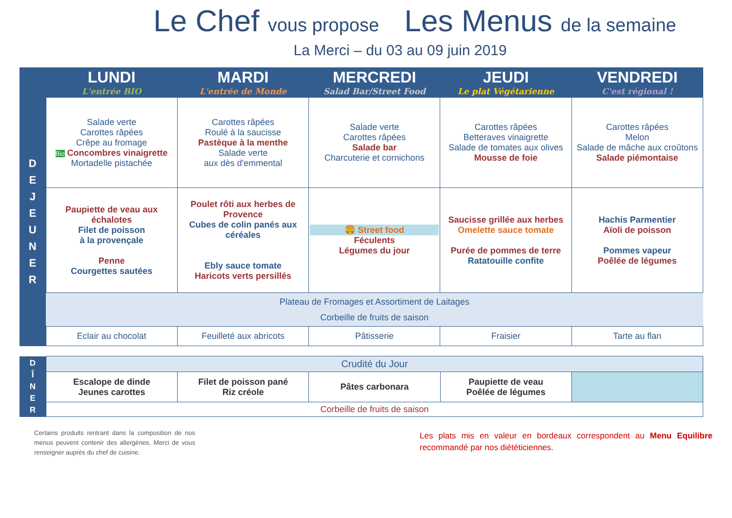Le Chef vous propose Les Menus de la semaine
La Merci – du 03 au 09 juin 2019
| | LUNDI L'entrée BIO | MARDI L'entrée de Monde | MERCREDI Salad Bar/Street Food | JEUDI Le plat Végétarienne | VENDREDI C'est régional ! |
| --- | --- | --- | --- | --- | --- |
| D E J E U N E R | Salade verte Carottes râpées Crêpe au fromage Bio Concombres vinaigrette Mortadelle pistachée | Carottes râpées Roulé à la saucisse Pastèque à la menthe Salade verte aux dès d'emmental | Salade verte Carottes râpées Salade bar Charcuterie et cornichons | Carottes râpées Betteraves vinaigrette Salade de tomates aux olives Mousse de foie | Carottes râpées Melon Salade de mâche aux croûtons Salade piémontaise |
| | Paupiette de veau aux échalotes Filet de poisson à la provençale Penne Courgettes sautées | Poulet rôti aux herbes de Provence Cubes de colin panés aux céréales Ebly sauce tomate Haricots verts persillés | 🍔 Street food Féculents Légumes du jour | Saucisse grillée aux herbes Omelette sauce tomate Purée de pommes de terre Ratatouille confite | Hachis Parmentier Aïoli de poisson Pommes vapeur Poêlée de légumes |
| | Plateau de Fromages et Assortiment de Laitages Corbeille de fruits de saison | | | | |
| | Eclair au chocolat | Feuilleté aux abricots | Pâtisserie | Fraisier | Tarte au flan |
| D Î N E R | Crudité du Jour | | | | |
| | Escalope de dinde Jeunes carottes | Filet de poisson pané Riz créole | Pâtes carbonara | Paupiette de veau Poêlée de légumes | |
| | Corbeille de fruits de saison | | | | |
Certains produits rentrant dans la composition de nos menus peuvent contenir des allergènes. Merci de vous renseigner auprès du chef de cuisine.
Les plats mis en valeur en bordeaux correspondent au Menu Equilibre recommandé par nos diététiciennes.